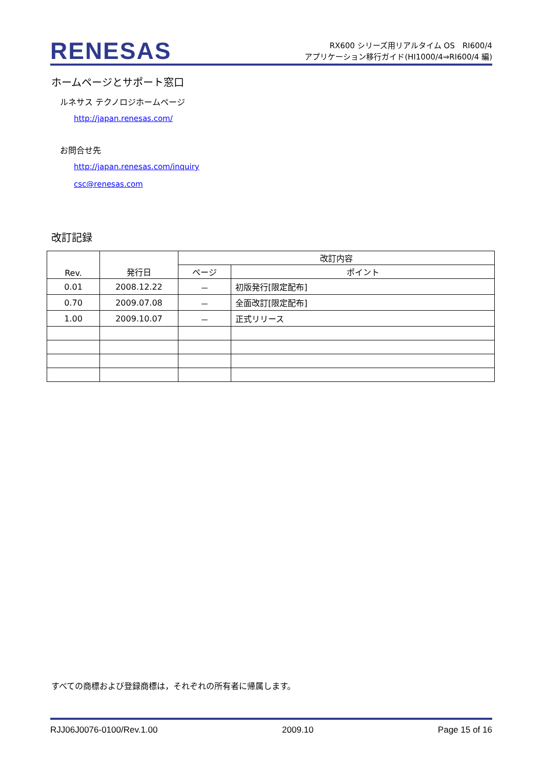RENESAS
RX600 シリーズ用リアルタイム OS　RI600/4
アプリケーション移行ガイド(HI1000/4⇒RI600/4 編)
ホームページとサポート窓口
ルネサス テクノロジホームページ
http://japan.renesas.com/
お問合せ先
http://japan.renesas.com/inquiry
csc@renesas.com
改訂記録
| Rev. | 発行日 | 改訂内容 | |
| --- | --- | --- | --- |
| | | ページ | ポイント |
| 0.01 | 2008.12.22 | － | 初版発行[限定配布] |
| 0.70 | 2009.07.08 | － | 全面改訂[限定配布] |
| 1.00 | 2009.10.07 | － | 正式リリース |
すべての商標および登録商標は，それぞれの所有者に帰属します。
RJJ06J0076-0100/Rev.1.00 2009.10 Page 15 of 16